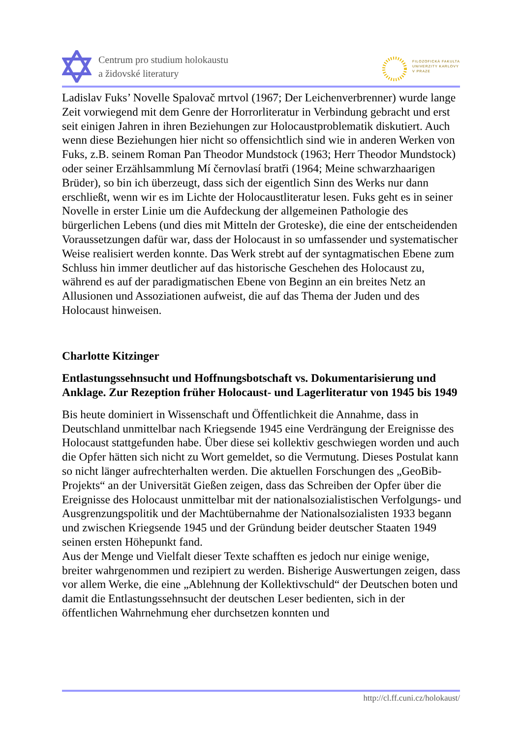Centrum pro studium holokaustu
a židovské literatury
FILOZOFICKÁ FAKULTA
UNIVERZITY KARLOVY
V PRAZE
Ladislav Fuks’ Novelle Spalovač mrtvol (1967; Der Leichenverbrenner) wurde lange Zeit vorwiegend mit dem Genre der Horrorliteratur in Verbindung gebracht und erst seit einigen Jahren in ihren Beziehungen zur Holocaustproblematik diskutiert. Auch wenn diese Beziehungen hier nicht so offensichtlich sind wie in anderen Werken von Fuks, z.B. seinem Roman Pan Theodor Mundstock (1963; Herr Theodor Mundstock) oder seiner Erzählsammlung Mí černovlasí bratři (1964; Meine schwarzhaarigen Brüder), so bin ich überzeugt, dass sich der eigentlich Sinn des Werks nur dann erschließt, wenn wir es im Lichte der Holocaustliteratur lesen. Fuks geht es in seiner Novelle in erster Linie um die Aufdeckung der allgemeinen Pathologie des bürgerlichen Lebens (und dies mit Mitteln der Groteske), die eine der entscheidenden Voraussetzungen dafür war, dass der Holocaust in so umfassender und systematischer Weise realisiert werden konnte. Das Werk strebt auf der syntagmatischen Ebene zum Schluss hin immer deutlicher auf das historische Geschehen des Holocaust zu, während es auf der paradigmatischen Ebene von Beginn an ein breites Netz an Allusionen und Assoziationen aufweist, die auf das Thema der Juden und des Holocaust hinweisen.
Charlotte Kitzinger
Entlastungssehnsucht und Hoffnungsbotschaft vs. Dokumentarisierung und Anklage. Zur Rezeption früher Holocaust- und Lagerliteratur von 1945 bis 1949
Bis heute dominiert in Wissenschaft und Öffentlichkeit die Annahme, dass in Deutschland unmittelbar nach Kriegsende 1945 eine Verdrängung der Ereignisse des Holocaust stattgefunden habe. Über diese sei kollektiv geschwiegen worden und auch die Opfer hätten sich nicht zu Wort gemeldet, so die Vermutung. Dieses Postulat kann so nicht länger aufrechterhalten werden. Die aktuellen Forschungen des „GeoBib-Projekts“ an der Universität Gießen zeigen, dass das Schreiben der Opfer über die Ereignisse des Holocaust unmittelbar mit der nationalsozialistischen Verfolgungs- und Ausgrenzungspolitik und der Machtübernahme der Nationalsozialisten 1933 begann und zwischen Kriegsende 1945 und der Gründung beider deutscher Staaten 1949 seinen ersten Höhepunkt fand.
Aus der Menge und Vielfalt dieser Texte schafften es jedoch nur einige wenige, breiter wahrgenommen und rezipiert zu werden. Bisherige Auswertungen zeigen, dass vor allem Werke, die eine „Ablehnung der Kollektivschuld“ der Deutschen boten und damit die Entlastungssehnsucht der deutschen Leser bedienten, sich in der öffentlichen Wahrnehmung eher durchsetzen konnten und
http://cl.ff.cuni.cz/holokaust/